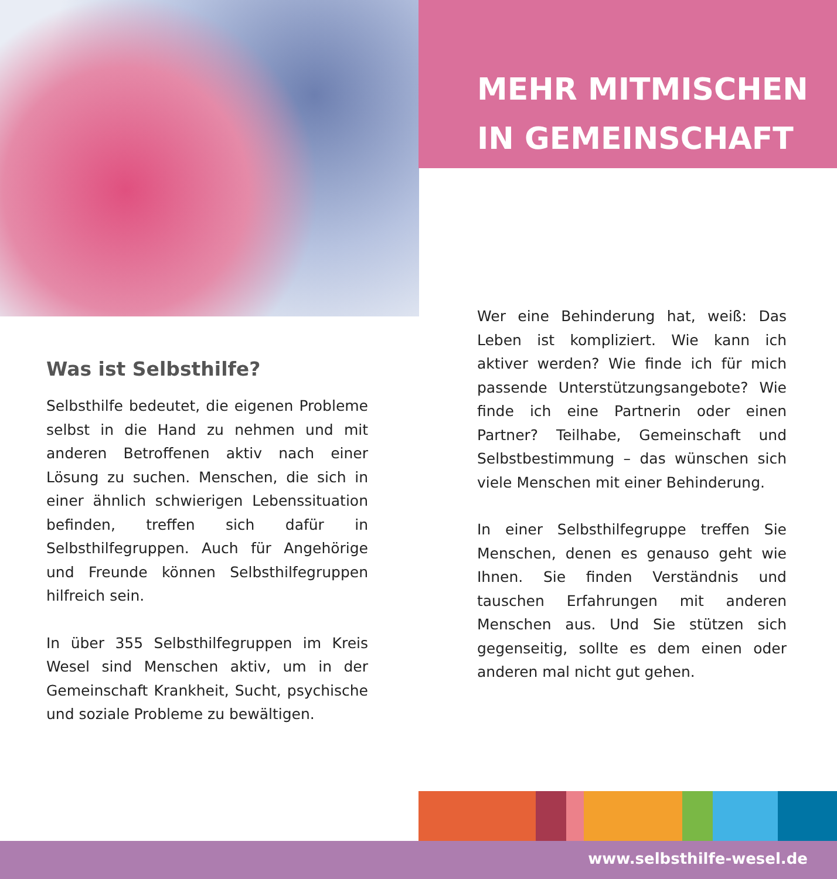MEHR MITMISCHEN
IN GEMEINSCHAFT
Wer eine Behinderung hat, weiß: Das Leben ist kompliziert. Wie kann ich aktiver werden? Wie finde ich für mich passende Unterstüt­zungsangebote? Wie finde ich eine Partnerin oder einen Partner? Teilhabe, Gemeinschaft und Selbstbestimmung – das wünschen sich viele Menschen mit einer Behinderung.
In einer Selbsthilfegruppe treffen Sie Men­schen, denen es genauso geht wie Ihnen. Sie finden Verständnis und tauschen Erfah­rungen mit anderen Menschen aus. Und Sie stützen sich gegenseitig, sollte es dem einen oder anderen mal nicht gut gehen.
Was ist Selbsthilfe?
Selbsthilfe bedeutet, die eigenen Probleme selbst in die Hand zu nehmen und mit anderen Betroffenen aktiv nach einer Lösung zu suchen. Menschen, die sich in einer ähnlich schwierigen Lebenssituation befinden, treffen sich dafür in Selbsthilfegruppen. Auch für Angehörige und Freunde können Selbsthilfegruppen hilfreich sein.
In über 355 Selbsthilfegruppen im Kreis Wesel sind Menschen aktiv, um in der Gemeinschaft Krankheit, Sucht, psychische und soziale Pro­bleme zu bewältigen.
www.selbsthilfe-wesel.de